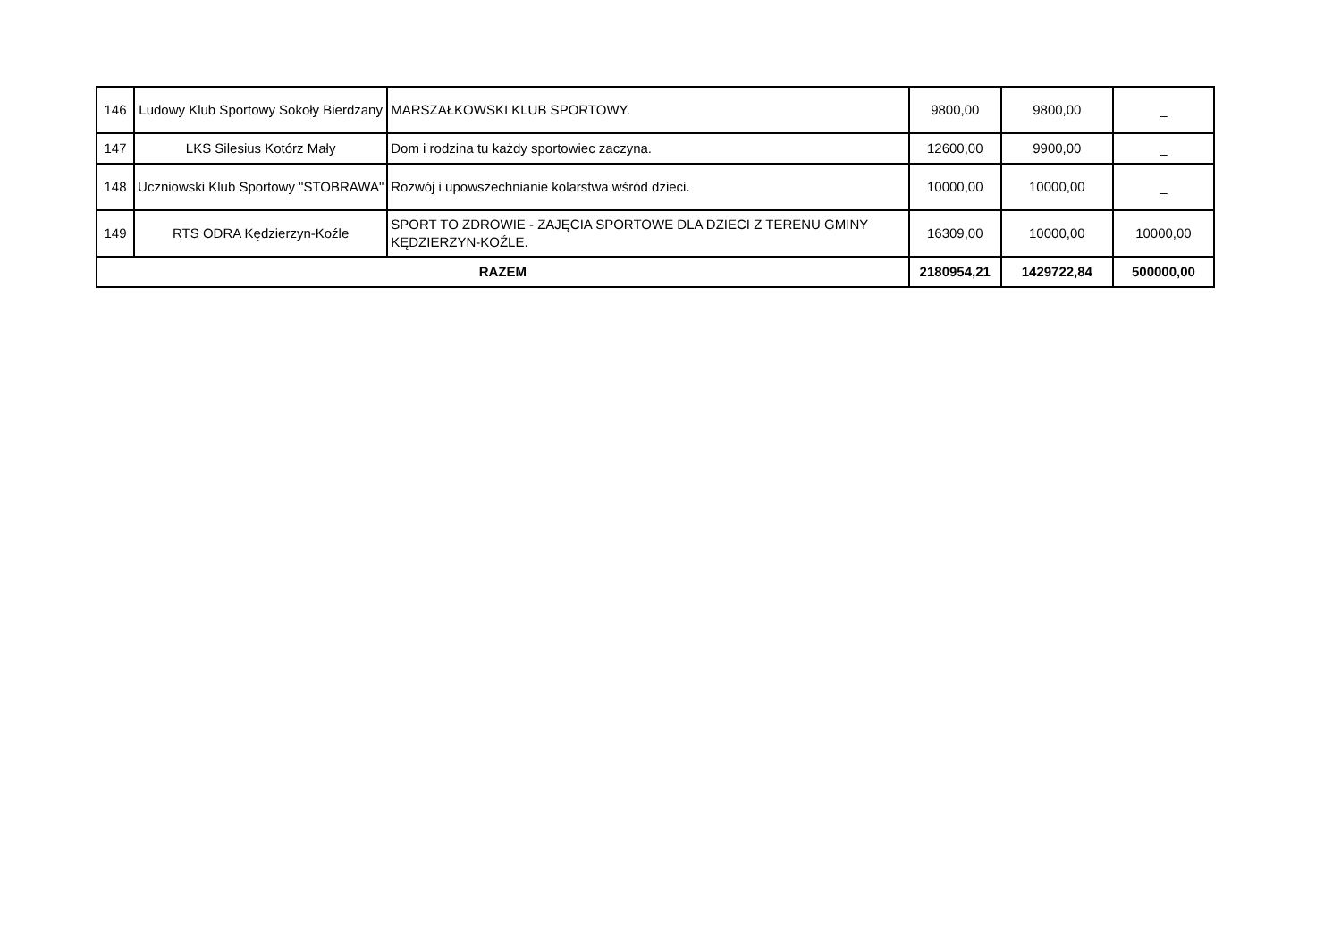| 146 | Ludowy Klub Sportowy Sokoły Bierdzany | MARSZAŁKOWSKI KLUB SPORTOWY. | 9800,00 | 9800,00 | _ |
| 147 | LKS Silesius Kotórz Mały | Dom i rodzina tu każdy sportowiec zaczyna. | 12600,00 | 9900,00 | _ |
| 148 | Uczniowski Klub Sportowy "STOBRAWA" | Rozwój i upowszechnianie kolarstwa wśród dzieci. | 10000,00 | 10000,00 | _ |
| 149 | RTS ODRA Kędzierzyn-Koźle | SPORT TO ZDROWIE - ZAJĘCIA SPORTOWE DLA DZIECI Z TERENU GMINY KĘDZIERZYN-KOŹLE. | 16309,00 | 10000,00 | 10000,00 |
| RAZEM | | | 2180954,21 | 1429722,84 | 500000,00 |